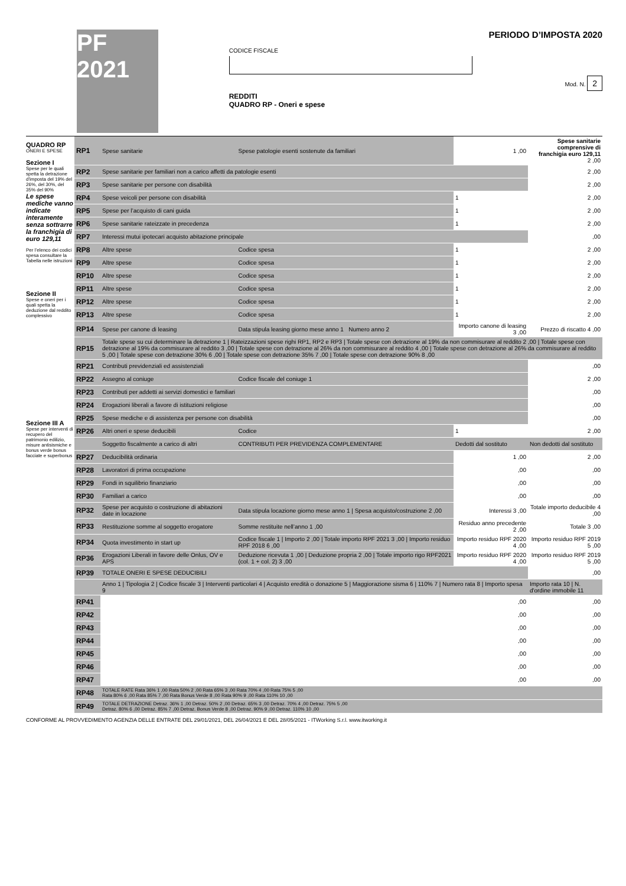PF 2021
CODICE FISCALE
REDDITI
QUADRO RP - Oneri e spese
PERIODO D’IMPOSTA 2020
Mod. N. 2
QUADRO RP
ONERI E SPESE
Sezione I
Spese per le quali spetta la detrazione d'imposta del 19% del 26%, del 30%, del 35% del 90%
Le spese mediche vanno indicate interamente senza sottrarre la franchigia di euro 129,11
Per l’elenco dei codici spesa consultare la Tabella nelle istruzioni
Sezione II
Spese e oneri per i quali spetta la deduzione dal reddito complessivo
Sezione III A
Spese per interventi di recupero del patrimonio edilizio, misure antisismiche e bonus verde bonus facciate e superbonus
| RP1 | Spese sanitarie | Spese patologie esenti sostenute da familiari | 1 ,00 | Spese sanitarie comprensive di franchigia euro 129,11 2 ,00 |
| RP2 | Spese sanitarie per familiari non a carico affetti da patologie esenti | | | 2 ,00 |
| RP3 | Spese sanitarie per persone con disabilità | | | 2 ,00 |
| RP4 | Spese veicoli per persone con disabilità | | 1 | 2 ,00 |
| RP5 | Spese per l’acquisto di cani guida | | 1 | 2 ,00 |
| RP6 | Spese sanitarie rateizzate in precedenza | | 1 | 2 ,00 |
| RP7 | Interessi mutui ipotecari acquisto abitazione principale | | | ,00 |
| RP8 | Altre spese | Codice spesa | 1 | 2 ,00 |
| RP9 | Altre spese | Codice spesa | 1 | 2 ,00 |
| RP10 | Altre spese | Codice spesa | 1 | 2 ,00 |
| RP11 | Altre spese | Codice spesa | 1 | 2 ,00 |
| RP12 | Altre spese | Codice spesa | 1 | 2 ,00 |
| RP13 | Altre spese | Codice spesa | 1 | 2 ,00 |
| RP14 | Spese per canone di leasing | Data stipula leasing giorno mese anno 1 Numero anno 2 | Importo canone di leasing 3 ,00 | Prezzo di riscatto 4 ,00 |
| RP15 | Totale spese su cui determinare la detrazione 1 / Rateizzazioni spese righi RP1, RP2 e RP3 / Totale spese con detrazione al 19% da non commisurare al reddito 2 ,00 / Totale spese con detrazione al 19% da commisurare al reddito 3 ,00 / Totale spese con detrazione al 26% da non commisurare al reddito 4 ,00 / Totale spese con detrazione al 26% da commisurare al reddito 5 ,00 / Totale spese con detrazione 30% 6 ,00 / Totale spese con detrazione 35% 7 ,00 / Totale spese con detrazione 90% 8 ,00 | | | |
| RP21 | Contributi previdenziali ed assistenziali | | | ,00 |
| RP22 | Assegno al coniuge | Codice fiscale del coniuge 1 | | 2 ,00 |
| RP23 | Contributi per addetti ai servizi domestici e familiari | | | ,00 |
| RP24 | Erogazioni liberali a favore di istituzioni religiose | | | ,00 |
| RP25 | Spese mediche e di assistenza per persone con disabilità | | | ,00 |
| RP26 | Altri oneri e spese deducibili | Codice | 1 | 2 ,00 |
| | Soggetto fiscalmente a carico di altri | CONTRIBUTI PER PREVIDENZA COMPLEMENTARE | Dedotti dal sostituto | Non dedotti dal sostituto |
| RP27 | Deducibilità ordinaria | | 1 ,00 | 2 ,00 |
| RP28 | Lavoratori di prima occupazione | | ,00 | ,00 |
| RP29 | Fondi in squilibrio finanziario | | ,00 | ,00 |
| RP30 | Familiari a carico | | ,00 | ,00 |
| RP32 | Spese per acquisto o costruzione di abitazioni date in locazione | Data stipula locazione giorno mese anno 1 / Spesa acquisto/costruzione 2 ,00 | Interessi 3 ,00 | Totale importo deducibile 4 ,00 |
| RP33 | Restituzione somme al soggetto erogatore | Somme restituite nell’anno 1 ,00 | Residuo anno precedente 2 ,00 | Totale 3 ,00 |
| RP34 | Quota investimento in start up | Codice fiscale 1 / Importo 2 ,00 / Totale importo RPF 2021 3 ,00 / Importo residuo RPF 2018 6 ,00 | Importo residuo RPF 2020 4 ,00 | Importo residuo RPF 2019 5 ,00 |
| RP36 | Erogazioni Liberali in favore delle Onlus, OV e APS | Deduzione ricevuta 1 ,00 / Deduzione propria 2 ,00 / Totale importo rigo RPF2021 (col. 1 + col. 2) 3 ,00 | Importo residuo RPF 2020 4 ,00 | Importo residuo RPF 2019 5 ,00 |
| RP39 | TOTALE ONERI E SPESE DEDUCIBILI | | | ,00 |
| | Anno 1 / Tipologia 2 / Codice fiscale 3 / Interventi particolari 4 / Acquisto eredità o donazione 5 / Maggiorazione sisma 6 / 110% 7 / Numero rata 8 / Importo spesa 9 | | | Importo rata 10 / N. d'ordine immobile 11 |
| RP41 | ,00 | | | ,00 |
| RP42 | ,00 | | | ,00 |
| RP43 | ,00 | | | ,00 |
| RP44 | ,00 | | | ,00 |
| RP45 | ,00 | | | ,00 |
| RP46 | ,00 | | | ,00 |
| RP47 | ,00 | | | ,00 |
| RP48 | TOTALE RATE Rata 36% 1 ,00 Rata 50% 2 ,00 Rata 65% 3 ,00 Rata 70% 4 ,00 Rata 75% 5 ,00 Rata 80% 6 ,00 Rata 85% 7 ,00 Rata Bonus Verde 8 ,00 Rata 90% 9 ,00 Rata 110% 10 ,00 | | | |
| RP49 | TOTALE DETRAZIONE Detraz. 36% 1 ,00 Detraz. 50% 2 ,00 Detraz. 65% 3 ,00 Detraz. 70% 4 ,00 Detraz. 75% 5 ,00 Detraz. 80% 6 ,00 Detraz. 85% 7 ,00 Detraz. Bonus Verde 8 ,00 Detraz. 90% 9 ,00 Detraz. 110% 10 ,00 | | | |
CONFORME AL PROVVEDIMENTO AGENZIA DELLE ENTRATE DEL 29/01/2021, DEL 26/04/2021 E DEL 28/05/2021 - ITWorking S.r.l. www.itworking.it